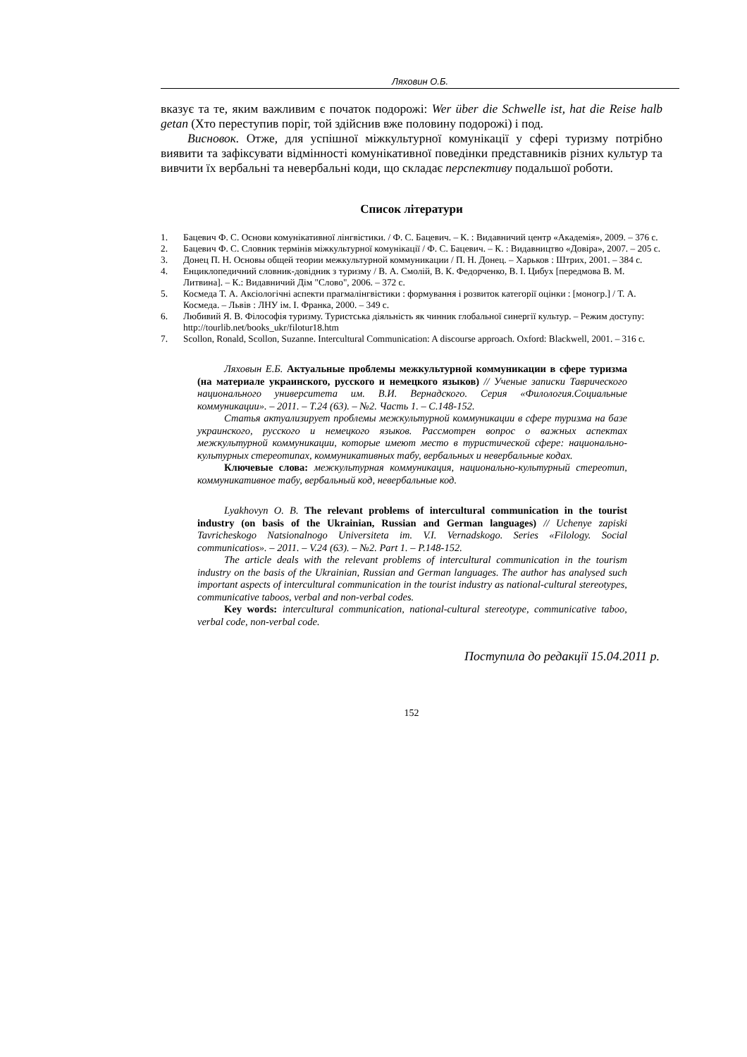Ляховин О.Б.
вказує та те, яким важливим є початок подорожі: Wer über die Schwelle ist, hat die Reise halb getan (Хто переступив поріг, той здійснив вже половину подорожі) і под.
Висновок. Отже, для успішної міжкультурної комунікації у сфері туризму потрібно виявити та зафіксувати відмінності комунікативної поведінки представників різних культур та вивчити їх вербальні та невербальні коди, що складає перспективу подальшої роботи.
Список літератури
1. Бацевич Ф. С. Основи комунікативної лінгвістики. / Ф. С. Бацевич. – К. : Видавничий центр «Академія», 2009. – 376 с.
2. Бацевич Ф. С. Словник термінів міжкультурної комунікації / Ф. С. Бацевич. – К. : Видавництво «Довіра», 2007. – 205 с.
3. Донец П. Н. Основы общей теории межкультурной коммуникации / П. Н. Донец. – Харьков : Штрих, 2001. – 384 с.
4. Енциклопедичний словник-довідник з туризму / В. А. Смолій, В. К. Федорченко, В. І. Цибух [передмова В. М. Литвина]. – К.: Видавничий Дім "Слово", 2006. – 372 с.
5. Космеда Т. А. Аксіологічні аспекти прагмалінгвістики : формування і розвиток категорії оцінки : [моногр.] / Т. А. Космеда. – Львів : ЛНУ ім. І. Франка, 2000. – 349 с.
6. Любивий Я. В. Філософія туризму. Туристська діяльність як чинник глобальної синергії культур. – Режим доступу: http://tourlib.net/books_ukr/filotur18.htm
7. Scollon, Ronald, Scollon, Suzanne. Intercultural Communication: A discourse approach. Oxford: Blackwell, 2001. – 316 с.
Ляховын Е.Б. Актуальные проблемы межкультурной коммуникации в сфере туризма (на материале украинского, русского и немецкого языков) // Ученые записки Таврического национального университета им. В.И. Вернадского. Серия «Филология.Социальные коммуникации». – 2011. – Т.24 (63). – №2. Часть 1. – С.148-152.
Статья актуализирует проблемы межкультурной коммуникации в сфере туризма на базе украинского, русского и немецкого языков. Рассмотрен вопрос о важных аспектах межкультурной коммуникации, которые имеют место в туристической сфере: национально-культурных стереотипах, коммуникативных табу, вербальных и невербальные кодах.
Ключевые слова: межкультурная коммуникация, национально-культурный стереотип, коммуникативное табу, вербальный код, невербальные код.
Lyakhovyn O. B. The relevant problems of intercultural communication in the tourist industry (on basis of the Ukrainian, Russian and German languages) // Uchenye zapiski Tavricheskogo Natsionalnogo Universiteta im. V.I. Vernadskogo. Series «Filology. Social communicatios». – 2011. – V.24 (63). – №2. Part 1. – P.148-152.
The article deals with the relevant problems of intercultural communication in the tourism industry on the basis of the Ukrainian, Russian and German languages. The author has analysed such important aspects of intercultural communication in the tourist industry as national-cultural stereotypes, communicative taboos, verbal and non-verbal codes.
Key words: intercultural communication, national-cultural stereotype, communicative taboo, verbal code, non-verbal code.
Поступила до редакції 15.04.2011 р.
152